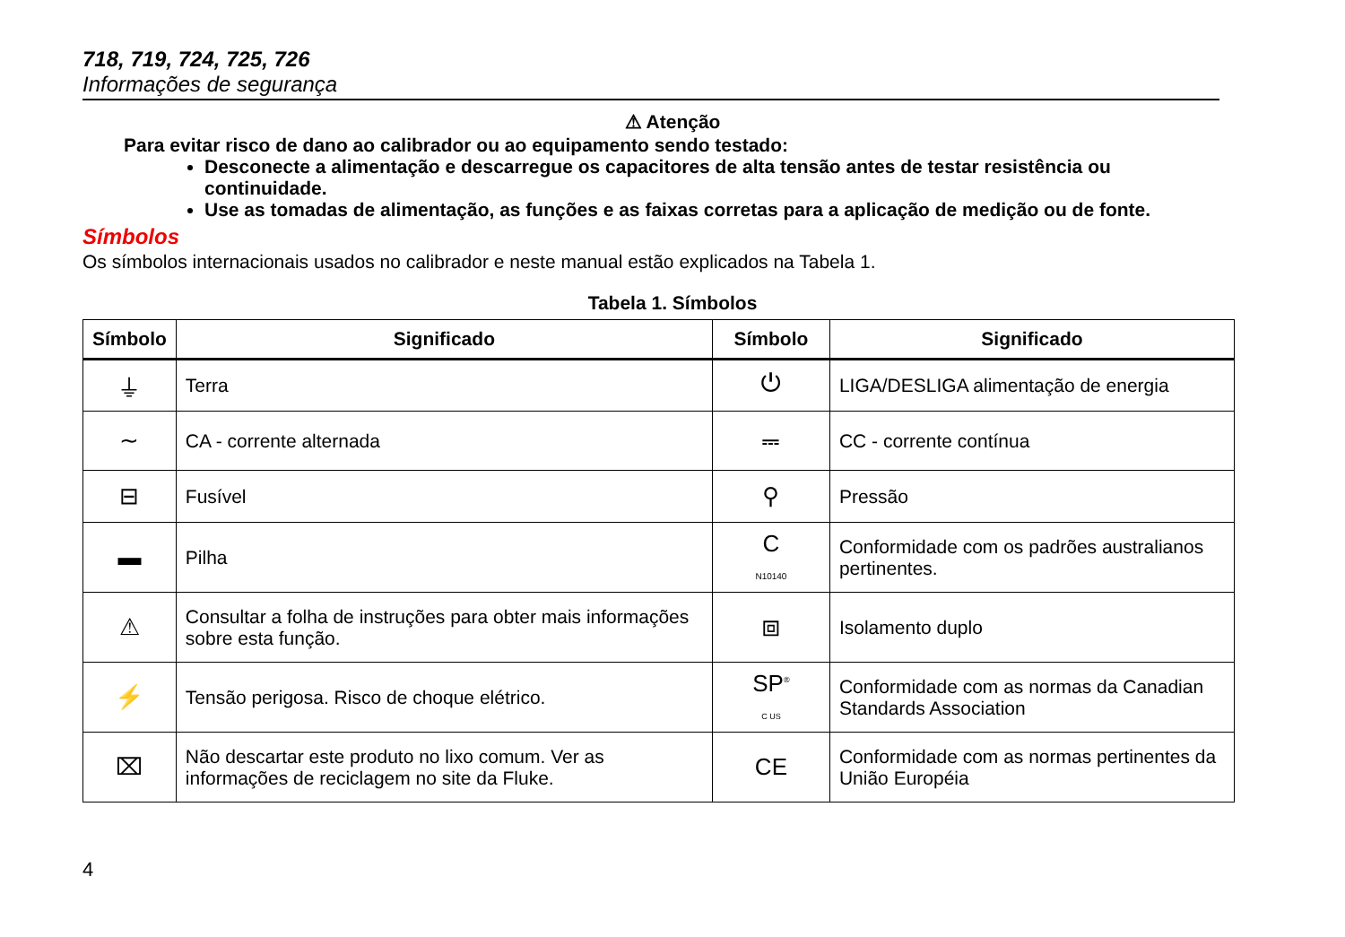718, 719, 724, 725, 726
Informações de segurança
⚠ Atenção
Para evitar risco de dano ao calibrador ou ao equipamento sendo testado:
Desconecte a alimentação e descarregue os capacitores de alta tensão antes de testar resistência ou continuidade.
Use as tomadas de alimentação, as funções e as faixas corretas para a aplicação de medição ou de fonte.
Símbolos
Os símbolos internacionais usados no calibrador e neste manual estão explicados na Tabela 1.
Tabela 1. Símbolos
| Símbolo | Significado | Símbolo | Significado |
| --- | --- | --- | --- |
| ⏚ | Terra | ⏻ | LIGA/DESLIGA alimentação de energia |
| ∼ | CA - corrente alternada | ⎓ | CC - corrente contínua |
| ⊟ | Fusível | ⚲ | Pressão |
| ▬ | Pilha | C N10140 | Conformidade com os padrões australianos pertinentes. |
| ⚠ | Consultar a folha de instruções para obter mais informações sobre esta função. | ⧈ | Isolamento duplo |
| ⚡ | Tensão perigosa. Risco de choque elétrico. | SP<sup>®</sup> C US | Conformidade com as normas da Canadian Standards Association |
| ⌧ | Não descartar este produto no lixo comum. Ver as informações de reciclagem no site da Fluke. | CE | Conformidade com as normas pertinentes da União Européia |
4